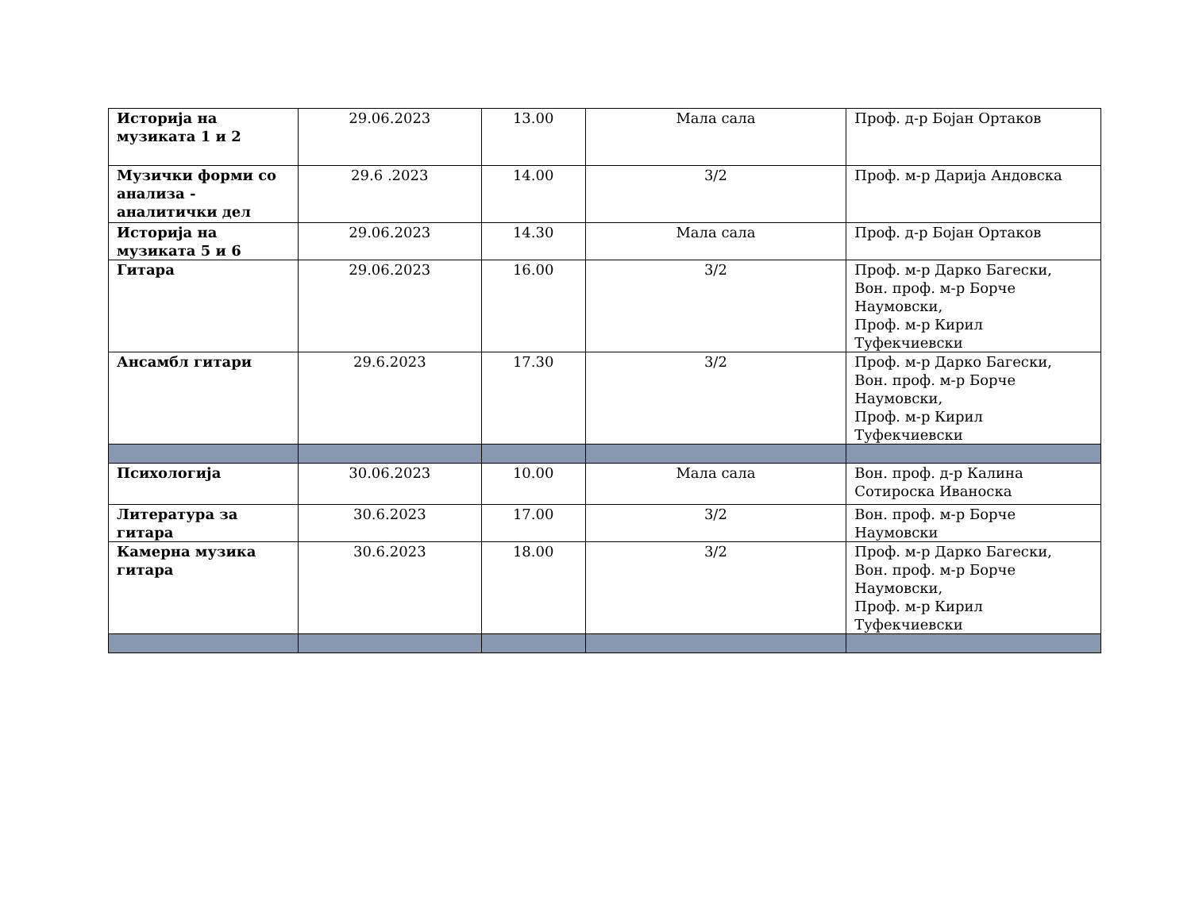| Историја на музиката 1 и 2 | 29.06.2023 | 13.00 | Мала сала | Проф. д-р Бојан Ортаков |
| Музички форми со анализа - аналитички дел | 29.6 .2023 | 14.00 | 3/2 | Проф. м-р Дарија Андовска |
| Историја на музиката 5 и 6 | 29.06.2023 | 14.30 | Мала сала | Проф. д-р Бојан Ортаков |
| Гитара | 29.06.2023 | 16.00 | 3/2 | Проф. м-р Дарко Багески, Вон. проф. м-р Борче Наумовски, Проф. м-р Кирил Туфекчиевски |
| Ансамбл гитари | 29.6.2023 | 17.30 | 3/2 | Проф. м-р Дарко Багески, Вон. проф. м-р Борче Наумовски, Проф. м-р Кирил Туфекчиевски |
| Психологија | 30.06.2023 | 10.00 | Мала сала | Вон. проф. д-р Калина Сотироска Иваноска |
| Литература за гитара | 30.6.2023 | 17.00 | 3/2 | Вон. проф. м-р Борче Наумовски |
| Камерна музика гитара | 30.6.2023 | 18.00 | 3/2 | Проф. м-р Дарко Багески, Вон. проф. м-р Борче Наумовски, Проф. м-р Кирил Туфекчиевски |